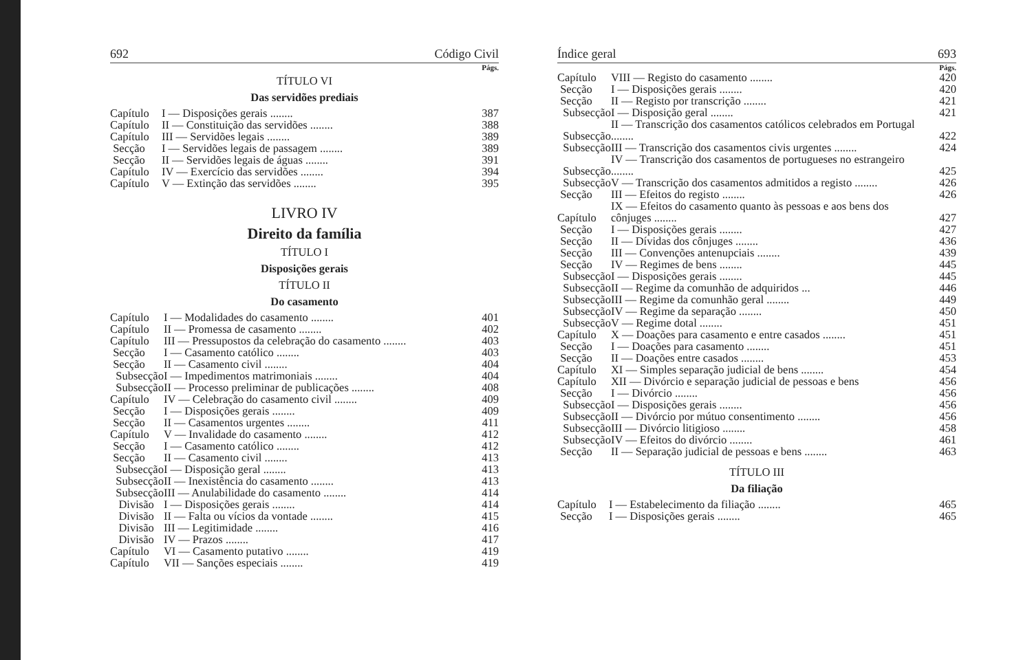692 Código Civil
Págs.
TÍTULO VI
Das servidões prediais
| Capítulo | I — Disposições gerais ........ | 387 |
| Capítulo | II — Constituição das servidões ........ | 388 |
| Capítulo | III — Servidões legais ........ | 389 |
| Secção | I — Servidões legais de passagem ........ | 389 |
| Secção | II — Servidões legais de águas ........ | 391 |
| Capítulo | IV — Exercício das servidões ........ | 394 |
| Capítulo | V — Extinção das servidões ........ | 395 |
LIVRO IV
Direito da família
TÍTULO I
Disposições gerais
TÍTULO II
Do casamento
| Capítulo | I — Modalidades do casamento ........ | 401 |
| Capítulo | II — Promessa de casamento ........ | 402 |
| Capítulo | III — Pressupostos da celebração do casamento ........ | 403 |
| Secção | I — Casamento católico ........ | 403 |
| Secção | II — Casamento civil ........ | 404 |
| Subsecção | I — Impedimentos matrimoniais ........ | 404 |
| Subsecção | II — Processo preliminar de publicações ........ | 408 |
| Capítulo | IV — Celebração do casamento civil ........ | 409 |
| Secção | I — Disposições gerais ........ | 409 |
| Secção | II — Casamentos urgentes ........ | 411 |
| Capítulo | V — Invalidade do casamento ........ | 412 |
| Secção | I — Casamento católico ........ | 412 |
| Secção | II — Casamento civil ........ | 413 |
| Subsecção | I — Disposição geral ........ | 413 |
| Subsecção | II — Inexistência do casamento ........ | 413 |
| Subsecção | III — Anulabilidade do casamento ........ | 414 |
| Divisão | I — Disposições gerais ........ | 414 |
| Divisão | II — Falta ou vícios da vontade ........ | 415 |
| Divisão | III — Legitimidade ........ | 416 |
| Divisão | IV — Prazos ........ | 417 |
| Capítulo | VI — Casamento putativo ........ | 419 |
| Capítulo | VII — Sanções especiais ........ | 419 |
Índice geral 693
Págs.
| Capítulo | VIII — Registo do casamento ........ | 420 |
| Secção | I — Disposições gerais ........ | 420 |
| Secção | II — Registo por transcrição ........ | 421 |
| Subsecção | I — Disposição geral ........ | 421 |
| Subsecção | II — Transcrição dos casamentos católicos celebrados em Portugal ........ | 422 |
| Subsecção | III — Transcrição dos casamentos civis urgentes ........ | 424 |
| Subsecção | IV — Transcrição dos casamentos de portugueses no estrangeiro ........ | 425 |
| Subsecção | V — Transcrição dos casamentos admitidos a registo ........ | 426 |
| Secção | III — Efeitos do registo ........ | 426 |
| Capítulo | IX — Efeitos do casamento quanto às pessoas e aos bens dos cônjuges ........ | 427 |
| Secção | I — Disposições gerais ........ | 427 |
| Secção | II — Dívidas dos cônjuges ........ | 436 |
| Secção | III — Convenções antenupciais ........ | 439 |
| Secção | IV — Regimes de bens ........ | 445 |
| Subsecção | I — Disposições gerais ........ | 445 |
| Subsecção | II — Regime da comunhão de adquiridos ... | 446 |
| Subsecção | III — Regime da comunhão geral ........ | 449 |
| Subsecção | IV — Regime da separação ........ | 450 |
| Subsecção | V — Regime dotal ........ | 451 |
| Capítulo | X — Doações para casamento e entre casados ........ | 451 |
| Secção | I — Doações para casamento ........ | 451 |
| Secção | II — Doações entre casados ........ | 453 |
| Capítulo | XI — Simples separação judicial de bens ........ | 454 |
| Capítulo | XII — Divórcio e separação judicial de pessoas e bens | 456 |
| Secção | I — Divórcio ........ | 456 |
| Subsecção | I — Disposições gerais ........ | 456 |
| Subsecção | II — Divórcio por mútuo consentimento ........ | 456 |
| Subsecção | III — Divórcio litigioso ........ | 458 |
| Subsecção | IV — Efeitos do divórcio ........ | 461 |
| Secção | II — Separação judicial de pessoas e bens ........ | 463 |
TÍTULO III
Da filiação
| Capítulo | I — Estabelecimento da filiação ........ | 465 |
| Secção | I — Disposições gerais ........ | 465 |